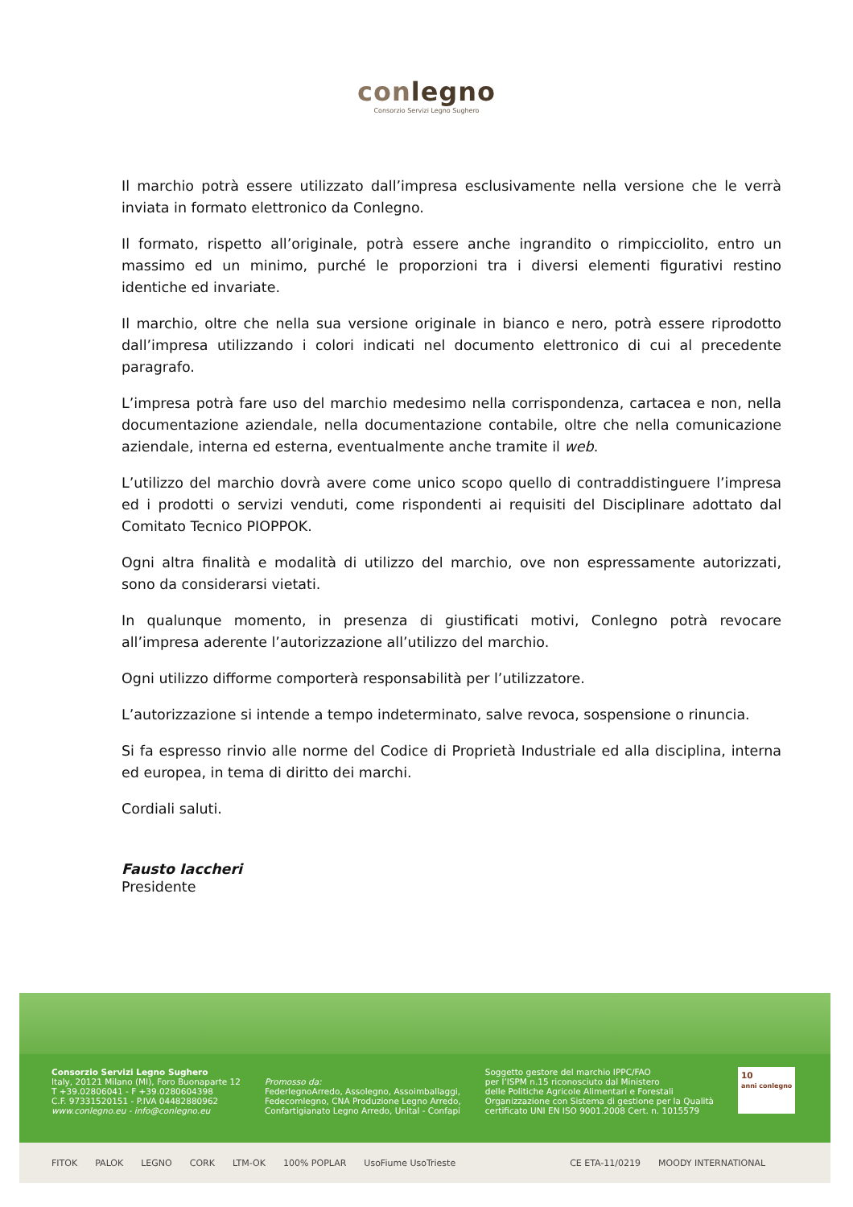conlegno
Consorzio Servizi Legno Sughero
Il marchio potrà essere utilizzato dall’impresa esclusivamente nella versione che le verrà inviata in formato elettronico da Conlegno.
Il formato, rispetto all’originale, potrà essere anche ingrandito o rimpicciolito, entro un massimo ed un minimo, purché le proporzioni tra i diversi elementi figurativi restino identiche ed invariate.
Il marchio, oltre che nella sua versione originale in bianco e nero, potrà essere riprodotto dall’impresa utilizzando i colori indicati nel documento elettronico di cui al precedente paragrafo.
L’impresa potrà fare uso del marchio medesimo nella corrispondenza, cartacea e non, nella documentazione aziendale, nella documentazione contabile, oltre che nella comunicazione aziendale, interna ed esterna, eventualmente anche tramite il web.
L’utilizzo del marchio dovrà avere come unico scopo quello di contraddistinguere l’impresa ed i prodotti o servizi venduti, come rispondenti ai requisiti del Disciplinare adottato dal Comitato Tecnico PIOPPOK.
Ogni altra finalità e modalità di utilizzo del marchio, ove non espressamente autorizzati, sono da considerarsi vietati.
In qualunque momento, in presenza di giustificati motivi, Conlegno potrà revocare all’impresa aderente l’autorizzazione all’utilizzo del marchio.
Ogni utilizzo difforme comporterà responsabilità per l’utilizzatore.
L’autorizzazione si intende a tempo indeterminato, salve revoca, sospensione o rinuncia.
Si fa espresso rinvio alle norme del Codice di Proprietà Industriale ed alla disciplina, interna ed europea, in tema di diritto dei marchi.
Cordiali saluti.
Fausto Iaccheri
Presidente
Consorzio Servizi Legno Sughero
Italy, 20121 Milano (MI), Foro Buonaparte 12
T +39.02806041 - F +39.0280604398
C.F. 97331520151 - P.IVA 04482880962
www.conlegno.eu - info@conlegno.eu
Promosso da:
FederlegnoArredo, Assolegno, Assoimballaggi,
Fedecomlegno, CNA Produzione Legno Arredo,
Confartigianato Legno Arredo, Unital - Confapi
Soggetto gestore del marchio IPPC/FAO
per l’ISPM n.15 riconosciuto dal Ministero
delle Politiche Agricole Alimentari e Forestali
Organizzazione con Sistema di gestione per la Qualità
certificato UNI EN ISO 9001.2008 Cert. n. 1015579
10
anni conlegno
FITOK PALOK LEGNO CORK LTM-OK 100% POPLAR UsoFiume UsoTrieste CE ETA-11/0219 MOODY INTERNATIONAL